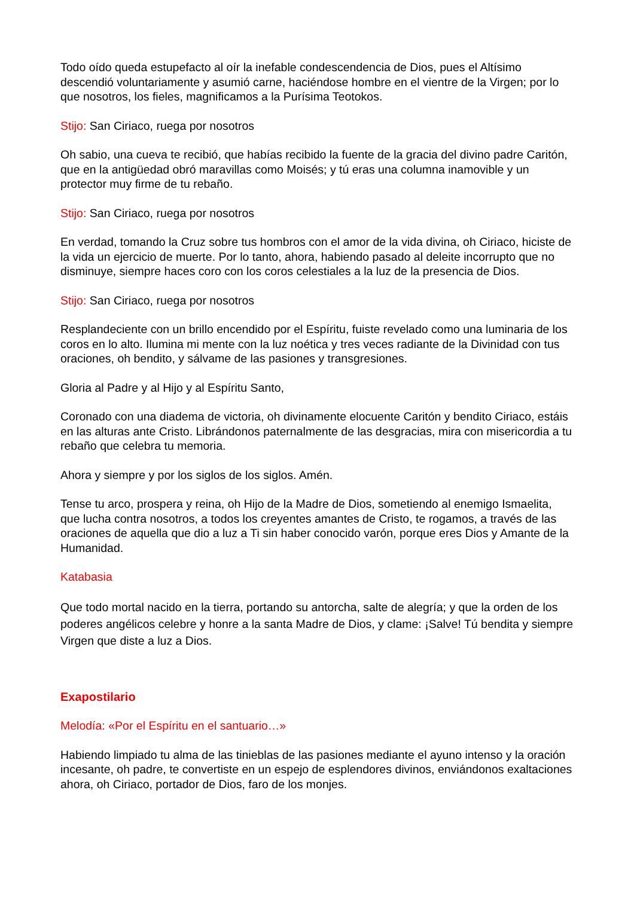Todo oído queda estupefacto al oír la inefable condescendencia de Dios, pues el Altísimo descendió voluntariamente y asumió carne, haciéndose hombre en el vientre de la Virgen; por lo que nosotros, los fieles, magnificamos a la Purísima Teotokos.
Stijo: San Ciriaco, ruega por nosotros
Oh sabio, una cueva te recibió, que habías recibido la fuente de la gracia del divino padre Caritón, que en la antigüedad obró maravillas como Moisés; y tú eras una columna inamovible y un protector muy firme de tu rebaño.
Stijo: San Ciriaco, ruega por nosotros
En verdad, tomando la Cruz sobre tus hombros con el amor de la vida divina, oh Ciriaco, hiciste de la vida un ejercicio de muerte. Por lo tanto, ahora, habiendo pasado al deleite incorrupto que no disminuye, siempre haces coro con los coros celestiales a la luz de la presencia de Dios.
Stijo: San Ciriaco, ruega por nosotros
Resplandeciente con un brillo encendido por el Espíritu, fuiste revelado como una luminaria de los coros en lo alto. Ilumina mi mente con la luz noética y tres veces radiante de la Divinidad con tus oraciones, oh bendito, y sálvame de las pasiones y transgresiones.
Gloria al Padre y al Hijo y al Espíritu Santo,
Coronado con una diadema de victoria, oh divinamente elocuente Caritón y bendito Ciriaco, estáis en las alturas ante Cristo. Librándonos paternalmente de las desgracias, mira con misericordia a tu rebaño que celebra tu memoria.
Ahora y siempre y por los siglos de los siglos. Amén.
Tense tu arco, prospera y reina, oh Hijo de la Madre de Dios, sometiendo al enemigo Ismaelita, que lucha contra nosotros, a todos los creyentes amantes de Cristo, te rogamos, a través de las oraciones de aquella que dio a luz a Ti sin haber conocido varón, porque eres Dios y Amante de la Humanidad.
Katabasia
Que todo mortal nacido en la tierra, portando su antorcha, salte de alegría; y que la orden de los poderes angélicos celebre y honre a la santa Madre de Dios, y clame: ¡Salve! Tú bendita y siempre Virgen que diste a luz a Dios.
Exapostilario
Melodía: «Por el Espíritu en el santuario…»
Habiendo limpiado tu alma de las tinieblas de las pasiones mediante el ayuno intenso y la oración incesante, oh padre, te convertiste en un espejo de esplendores divinos, enviándonos exaltaciones ahora, oh Ciriaco, portador de Dios, faro de los monjes.